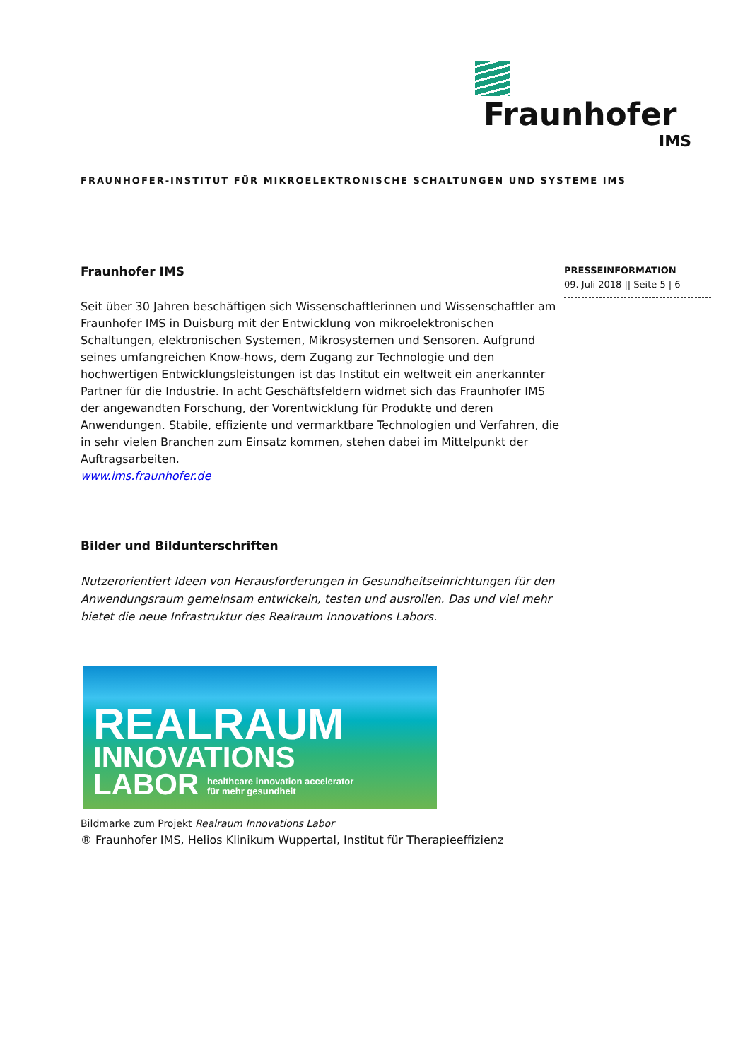Fraunhofer
IMS
FRAUNHOFER-INSTITUT FÜR MIKROELEKTRONISCHE SCHALTUNGEN UND SYSTEME IMS
PRESSEINFORMATION
09. Juli 2018 || Seite 5 | 6
Fraunhofer IMS
Seit über 30 Jahren beschäftigen sich Wissenschaftlerinnen und Wissenschaftler am Fraunhofer IMS in Duisburg mit der Entwicklung von mikroelektronischen Schaltungen, elektronischen Systemen, Mikrosystemen und Sensoren. Aufgrund seines umfangreichen Know-hows, dem Zugang zur Technologie und den hochwertigen Entwicklungsleistungen ist das Institut ein weltweit ein anerkannter Partner für die Industrie. In acht Geschäftsfeldern widmet sich das Fraunhofer IMS der angewandten Forschung, der Vorentwicklung für Produkte und deren Anwendungen. Stabile, effiziente und vermarktbare Technologien und Verfahren, die in sehr vielen Branchen zum Einsatz kommen, stehen dabei im Mittelpunkt der Auftragsarbeiten.
www.ims.fraunhofer.de
Bilder und Bildunterschriften
Nutzerorientiert Ideen von Herausforderungen in Gesundheitseinrichtungen für den Anwendungsraum gemeinsam entwickeln, testen und ausrollen. Das und viel mehr bietet die neue Infrastruktur des Realraum Innovations Labors.
REALRAUM
INNOVATIONS
LABOR healthcare innovation accelerator
für mehr gesundheit
Bildmarke zum Projekt Realraum Innovations Labor
® Fraunhofer IMS, Helios Klinikum Wuppertal, Institut für Therapieeffizienz